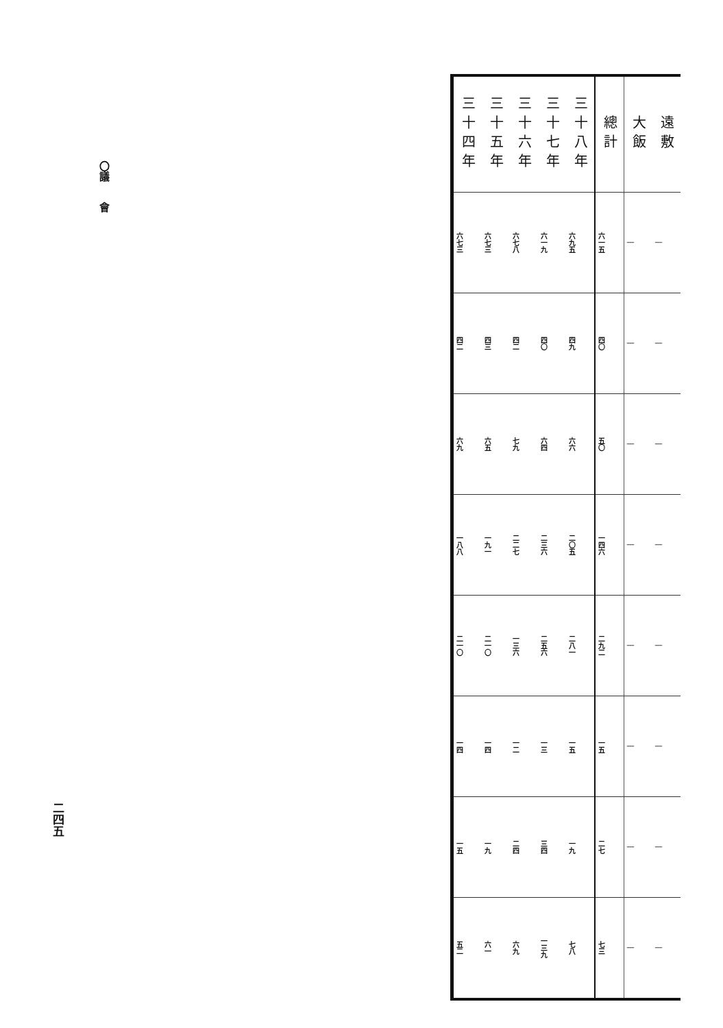〇議　　會
二四五
| 三十四年 | 三十五年 | 三十六年 | 三十七年 | 三十八年 | 總計 | 大飯 | 遠敷 |
| --- | --- | --- | --- | --- | --- | --- | --- |
| 六七三 | 六七三 | 六七八 | 六一九 | 六九五 | 六一五 | ｜ | ｜ |
| 四二 | 四三 | 四二 | 四〇 | 四九 | 四〇 | ｜ | ｜ |
| 六九 | 六五 | 七九 | 六四 | 六六 | 五〇 | ｜ | ｜ |
| 一八八 | 一九一 | 二二七 | 二三六 | 二〇五 | 一四六 | ｜ | ｜ |
| 二一〇 | 二一〇 | 一三六 | 二五六 | 二八一 | 二九二 | ｜ | ｜ |
| 一四 | 一四 | 一二 | 一三 | 一五 | 一五 | ｜ | ｜ |
| 一五 | 一九 | 二四 | 三四 | 一九 | 二七 | ｜ | ｜ |
| 五二 | 六一 | 六九 | 一三九 | 七八 | 七三 | ｜ | ｜ |